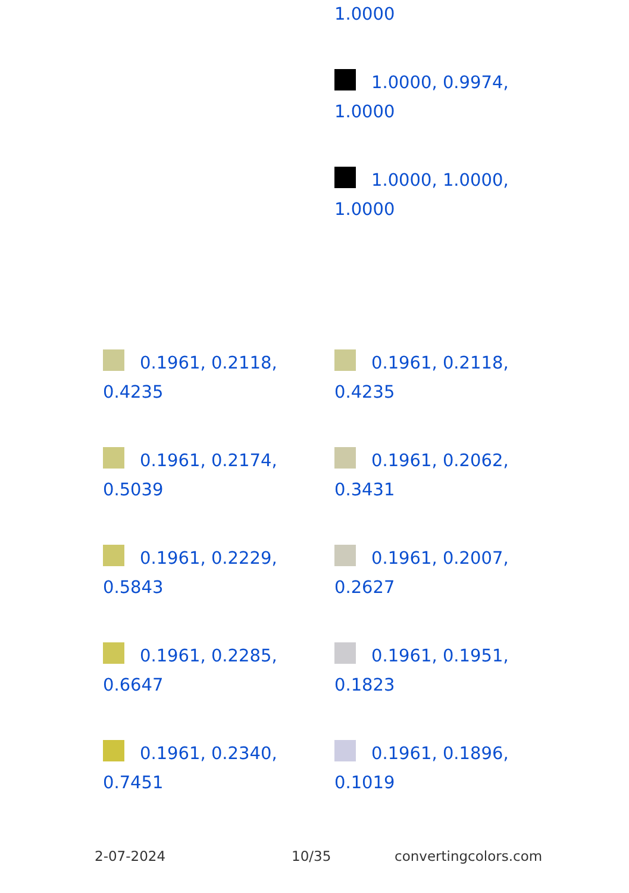1.0000
1.0000, 0.9974, 1.0000
1.0000, 1.0000, 1.0000
0.1961, 0.2118, 0.4235
0.1961, 0.2118, 0.4235
0.1961, 0.2174, 0.5039
0.1961, 0.2062, 0.3431
0.1961, 0.2229, 0.5843
0.1961, 0.2007, 0.2627
0.1961, 0.2285, 0.6647
0.1961, 0.1951, 0.1823
0.1961, 0.2340, 0.7451
0.1961, 0.1896, 0.1019
2-07-2024 10/35 convertingcolors.com